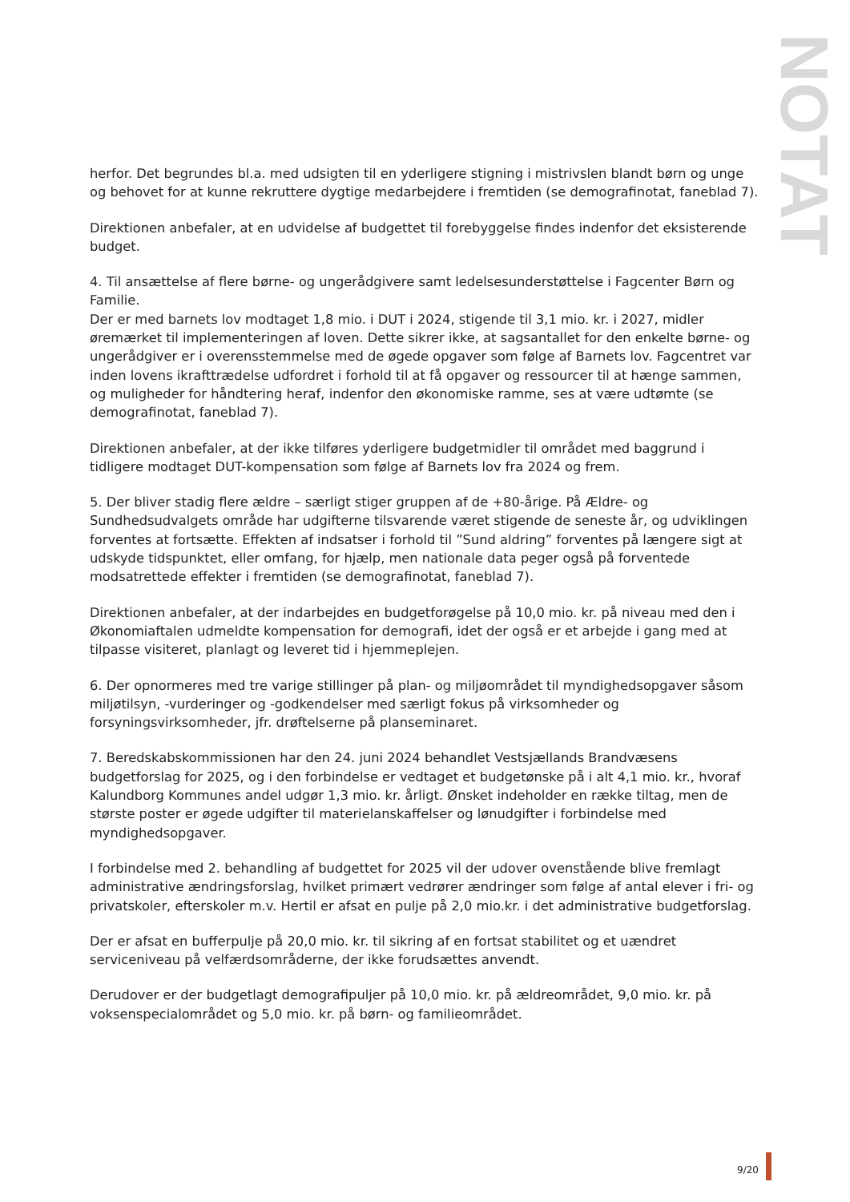NOTAT
herfor. Det begrundes bl.a. med udsigten til en yderligere stigning i mistrivslen blandt børn og unge og behovet for at kunne rekruttere dygtige medarbejdere i fremtiden (se demografinotat, faneblad 7).
Direktionen anbefaler, at en udvidelse af budgettet til forebyggelse findes indenfor det eksisterende budget.
4. Til ansættelse af flere børne- og ungerådgivere samt ledelsesunderstøttelse i Fagcenter Børn og Familie.
Der er med barnets lov modtaget 1,8 mio. i DUT i 2024, stigende til 3,1 mio. kr. i 2027, midler øremærket til implementeringen af loven. Dette sikrer ikke, at sagsantallet for den enkelte børne- og ungerådgiver er i overensstemmelse med de øgede opgaver som følge af Barnets lov. Fagcentret var inden lovens ikrafttrædelse udfordret i forhold til at få opgaver og ressourcer til at hænge sammen, og muligheder for håndtering heraf, indenfor den økonomiske ramme, ses at være udtømte (se demografinotat, faneblad 7).
Direktionen anbefaler, at der ikke tilføres yderligere budgetmidler til området med baggrund i tidligere modtaget DUT-kompensation som følge af Barnets lov fra 2024 og frem.
5. Der bliver stadig flere ældre – særligt stiger gruppen af de +80-årige. På Ældre- og Sundhedsudvalgets område har udgifterne tilsvarende været stigende de seneste år, og udviklingen forventes at fortsætte. Effekten af indsatser i forhold til ”Sund aldring” forventes på længere sigt at udskyde tidspunktet, eller omfang, for hjælp, men nationale data peger også på forventede modsatrettede effekter i fremtiden (se demografinotat, faneblad 7).
Direktionen anbefaler, at der indarbejdes en budgetforøgelse på 10,0 mio. kr. på niveau med den i Økonomiaftalen udmeldte kompensation for demografi, idet der også er et arbejde i gang med at tilpasse visiteret, planlagt og leveret tid i hjemmeplejen.
6. Der opnormeres med tre varige stillinger på plan- og miljøområdet til myndighedsopgaver såsom miljøtilsyn, -vurderinger og -godkendelser med særligt fokus på virksomheder og forsyningsvirksomheder, jfr. drøftelserne på planseminaret.
7. Beredskabskommissionen har den 24. juni 2024 behandlet Vestsjællands Brandvæsens budgetforslag for 2025, og i den forbindelse er vedtaget et budgetønske på i alt 4,1 mio. kr., hvoraf Kalundborg Kommunes andel udgør 1,3 mio. kr. årligt. Ønsket indeholder en række tiltag, men de største poster er øgede udgifter til materielanskaffelser og lønudgifter i forbindelse med myndighedsopgaver.
I forbindelse med 2. behandling af budgettet for 2025 vil der udover ovenstående blive fremlagt administrative ændringsforslag, hvilket primært vedrører ændringer som følge af antal elever i fri- og privatskoler, efterskoler m.v. Hertil er afsat en pulje på 2,0 mio.kr. i det administrative budgetforslag.
Der er afsat en bufferpulje på 20,0 mio. kr. til sikring af en fortsat stabilitet og et uændret serviceniveau på velfærdsområderne, der ikke forudsættes anvendt.
Derudover er der budgetlagt demografipuljer på 10,0 mio. kr. på ældreområdet, 9,0 mio. kr. på voksenspecialområdet og 5,0 mio. kr. på børn- og familieområdet.
9/20